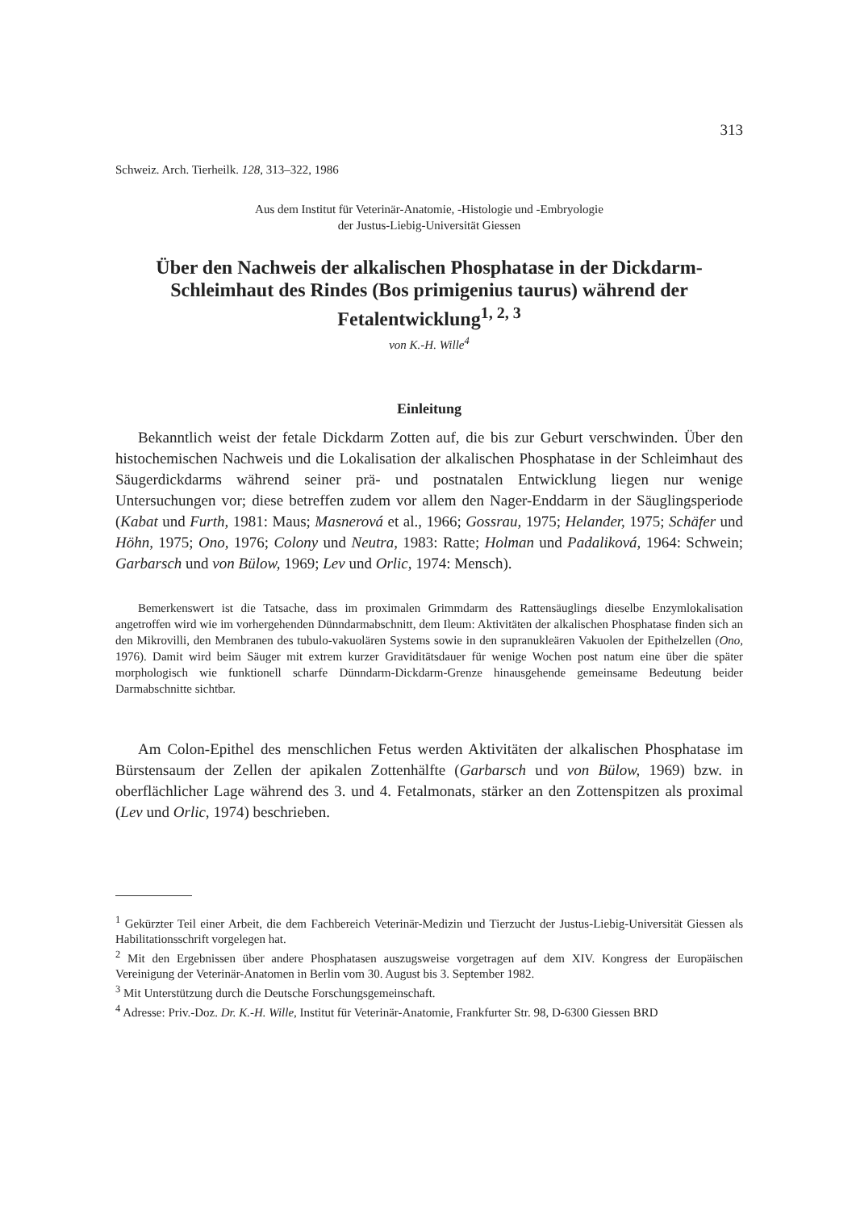313
Schweiz. Arch. Tierheilk. 128, 313–322, 1986
Aus dem Institut für Veterinär-Anatomie, -Histologie und -Embryologie
der Justus-Liebig-Universität Giessen
Über den Nachweis der alkalischen Phosphatase in der Dickdarm-Schleimhaut des Rindes (Bos primigenius taurus) während der Fetalentwicklung<sup>1, 2, 3</sup>
von K.-H. Wille<sup>4</sup>
Einleitung
Bekanntlich weist der fetale Dickdarm Zotten auf, die bis zur Geburt verschwinden. Über den histochemischen Nachweis und die Lokalisation der alkalischen Phosphatase in der Schleimhaut des Säugerdickdarms während seiner prä- und postnatalen Entwicklung liegen nur wenige Untersuchungen vor; diese betreffen zudem vor allem den Nager-Enddarm in der Säuglingsperiode (Kabat und Furth, 1981: Maus; Masnerová et al., 1966; Gossrau, 1975; Helander, 1975; Schäfer und Höhn, 1975; Ono, 1976; Colony und Neutra, 1983: Ratte; Holman und Padaliková, 1964: Schwein; Garbarsch und von Bülow, 1969; Lev und Orlic, 1974: Mensch).
Bemerkenswert ist die Tatsache, dass im proximalen Grimmdarm des Rattensäuglings dieselbe Enzymlokalisation angetroffen wird wie im vorhergehenden Dünndarmabschnitt, dem Ileum: Aktivitäten der alkalischen Phosphatase finden sich an den Mikrovilli, den Membranen des tubulo-vakuolären Systems sowie in den supranukleären Vakuolen der Epithelzellen (Ono, 1976). Damit wird beim Säuger mit extrem kurzer Graviditätsdauer für wenige Wochen post natum eine über die später morphologisch wie funktionell scharfe Dünndarm-Dickdarm-Grenze hinausgehende gemeinsame Bedeutung beider Darmabschnitte sichtbar.
Am Colon-Epithel des menschlichen Fetus werden Aktivitäten der alkalischen Phosphatase im Bürstensaum der Zellen der apikalen Zottenhälfte (Garbarsch und von Bülow, 1969) bzw. in oberflächlicher Lage während des 3. und 4. Fetalmonats, stärker an den Zottenspitzen als proximal (Lev und Orlic, 1974) beschrieben.
<sup>1</sup> Gekürzter Teil einer Arbeit, die dem Fachbereich Veterinär-Medizin und Tierzucht der Justus-Liebig-Universität Giessen als Habilitationsschrift vorgelegen hat.
<sup>2</sup> Mit den Ergebnissen über andere Phosphatasen auszugsweise vorgetragen auf dem XIV. Kongress der Europäischen Vereinigung der Veterinär-Anatomen in Berlin vom 30. August bis 3. September 1982.
<sup>3</sup> Mit Unterstützung durch die Deutsche Forschungsgemeinschaft.
<sup>4</sup> Adresse: Priv.-Doz. Dr. K.-H. Wille, Institut für Veterinär-Anatomie, Frankfurter Str. 98, D-6300 Giessen BRD